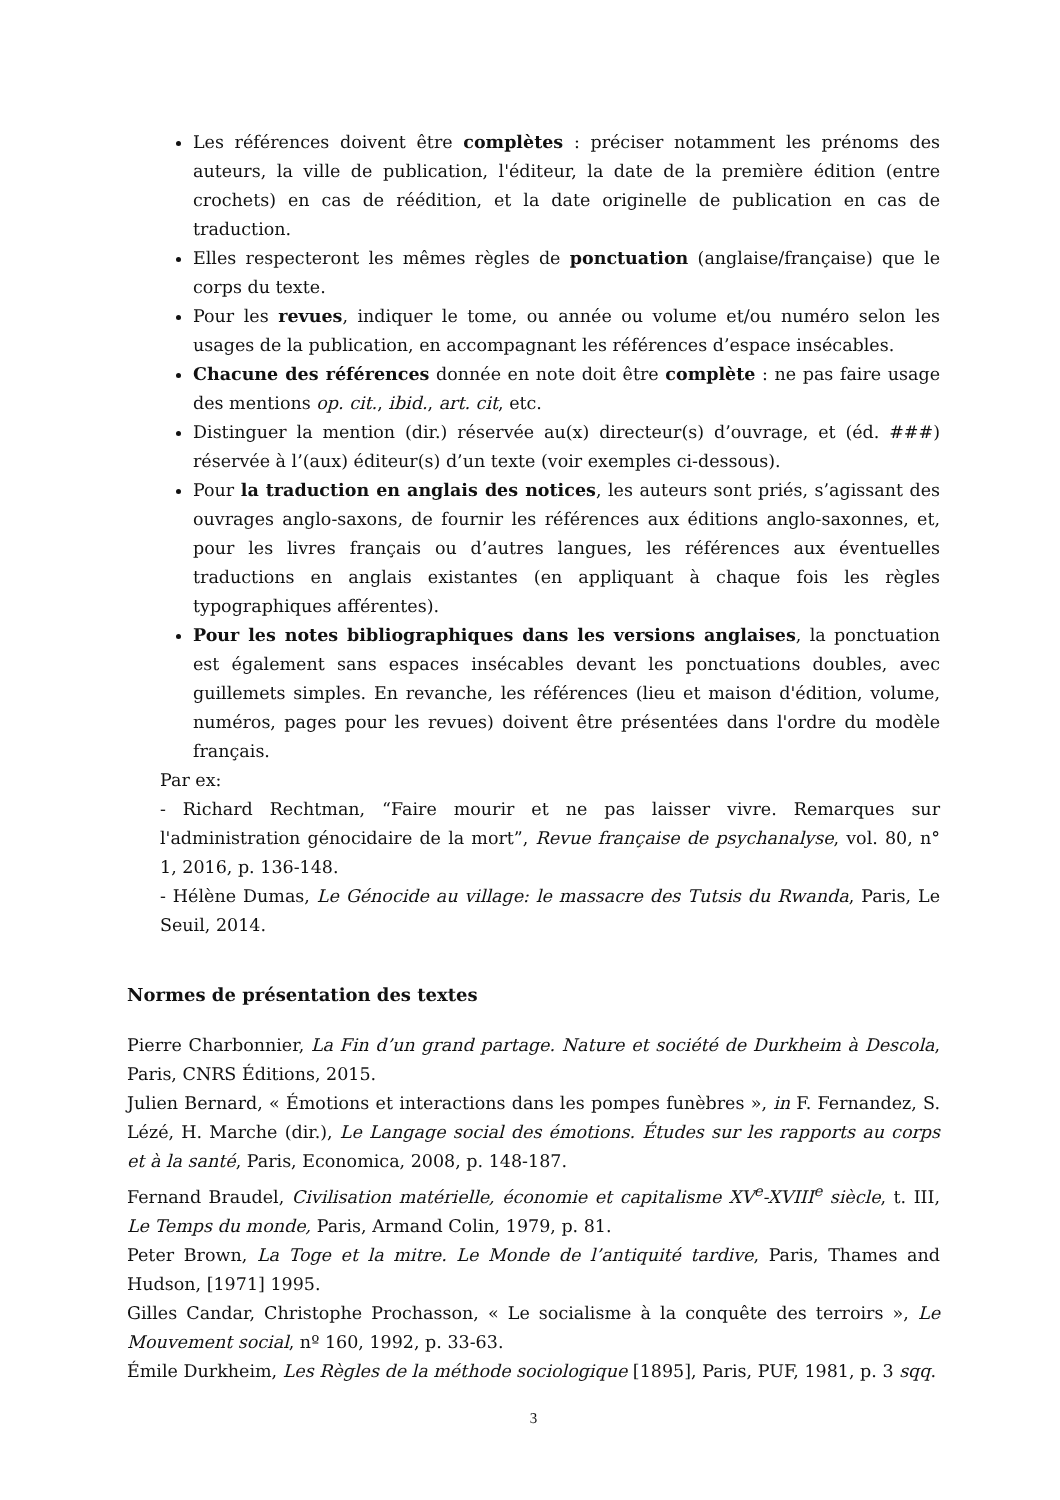Les références doivent être complètes : préciser notamment les prénoms des auteurs, la ville de publication, l'éditeur, la date de la première édition (entre crochets) en cas de réédition, et la date originelle de publication en cas de traduction.
Elles respecteront les mêmes règles de ponctuation (anglaise/française) que le corps du texte.
Pour les revues, indiquer le tome, ou année ou volume et/ou numéro selon les usages de la publication, en accompagnant les références d’espace insécables.
Chacune des références donnée en note doit être complète : ne pas faire usage des mentions op. cit., ibid., art. cit, etc.
Distinguer la mention (dir.) réservée au(x) directeur(s) d’ouvrage, et (éd. ###) réservée à l’(aux) éditeur(s) d’un texte (voir exemples ci-dessous).
Pour la traduction en anglais des notices, les auteurs sont priés, s’agissant des ouvrages anglo-saxons, de fournir les références aux éditions anglo-saxonnes, et, pour les livres français ou d’autres langues, les références aux éventuelles traductions en anglais existantes (en appliquant à chaque fois les règles typographiques afférentes).
Pour les notes bibliographiques dans les versions anglaises, la ponctuation est également sans espaces insécables devant les ponctuations doubles, avec guillemets simples. En revanche, les références (lieu et maison d'édition, volume, numéros, pages pour les revues) doivent être présentées dans l'ordre du modèle français.
Par ex:
- Richard Rechtman, “Faire mourir et ne pas laisser vivre. Remarques sur l'administration génocidaire de la mort”, Revue française de psychanalyse, vol. 80, n° 1, 2016, p. 136-148.
- Hélène Dumas, Le Génocide au village: le massacre des Tutsis du Rwanda, Paris, Le Seuil, 2014.
Normes de présentation des textes
Pierre Charbonnier, La Fin d’un grand partage. Nature et société de Durkheim à Descola, Paris, CNRS Éditions, 2015.
Julien Bernard, « Émotions et interactions dans les pompes funèbres », in F. Fernandez, S. Lézé, H. Marche (dir.), Le Langage social des émotions. Études sur les rapports au corps et à la santé, Paris, Economica, 2008, p. 148-187.
Fernand Braudel, Civilisation matérielle, économie et capitalisme XV<sup>e</sup>-XVIII<sup>e</sup> siècle, t. III, Le Temps du monde, Paris, Armand Colin, 1979, p. 81.
Peter Brown, La Toge et la mitre. Le Monde de l’antiquité tardive, Paris, Thames and Hudson, [1971] 1995.
Gilles Candar, Christophe Prochasson, « Le socialisme à la conquête des terroirs », Le Mouvement social, nº 160, 1992, p. 33-63.
Émile Durkheim, Les Règles de la méthode sociologique [1895], Paris, PUF, 1981, p. 3 sqq.
3